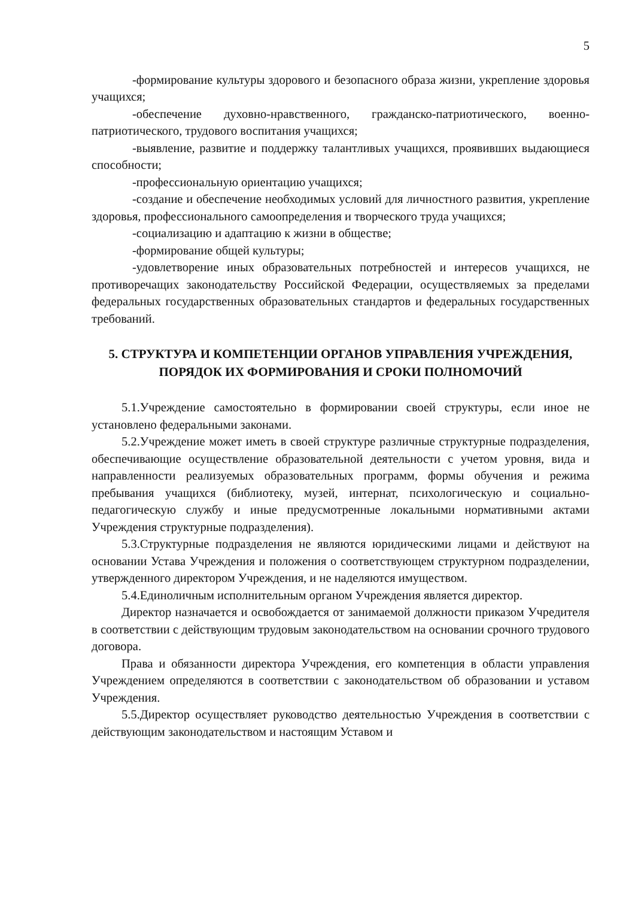5
-формирование культуры здорового и безопасного образа жизни, укрепление здоровья учащихся;
-обеспечение духовно-нравственного, гражданско-патриотического, военно-патриотического, трудового воспитания учащихся;
-выявление, развитие и поддержку талантливых учащихся, проявивших выдающиеся способности;
-профессиональную ориентацию учащихся;
-создание и обеспечение необходимых условий для личностного развития, укрепление здоровья, профессионального самоопределения и творческого труда учащихся;
-социализацию и адаптацию к жизни в обществе;
-формирование общей культуры;
-удовлетворение иных образовательных потребностей и интересов учащихся, не противоречащих законодательству Российской Федерации, осуществляемых за пределами федеральных государственных образовательных стандартов и федеральных государственных требований.
5. СТРУКТУРА И КОМПЕТЕНЦИИ ОРГАНОВ УПРАВЛЕНИЯ УЧРЕЖДЕНИЯ, ПОРЯДОК ИХ ФОРМИРОВАНИЯ И СРОКИ ПОЛНОМОЧИЙ
5.1.Учреждение самостоятельно в формировании своей структуры, если иное не установлено федеральными законами.
5.2.Учреждение может иметь в своей структуре различные структурные подразделения, обеспечивающие осуществление образовательной деятельности с учетом уровня, вида и направленности реализуемых образовательных программ, формы обучения и режима пребывания учащихся (библиотеку, музей, интернат, психологическую и социально-педагогическую службу и иные предусмотренные локальными нормативными актами Учреждения структурные подразделения).
5.3.Структурные подразделения не являются юридическими лицами и действуют на основании Устава Учреждения и положения о соответствующем структурном подразделении, утвержденного директором Учреждения, и не наделяются имуществом.
5.4.Единоличным исполнительным органом Учреждения является директор.
Директор назначается и освобождается от занимаемой должности приказом Учредителя в соответствии с действующим трудовым законодательством на основании срочного трудового договора.
Права и обязанности директора Учреждения, его компетенция в области управления Учреждением определяются в соответствии с законодательством об образовании и уставом Учреждения.
5.5.Директор осуществляет руководство деятельностью Учреждения в соответствии с действующим законодательством и настоящим Уставом и